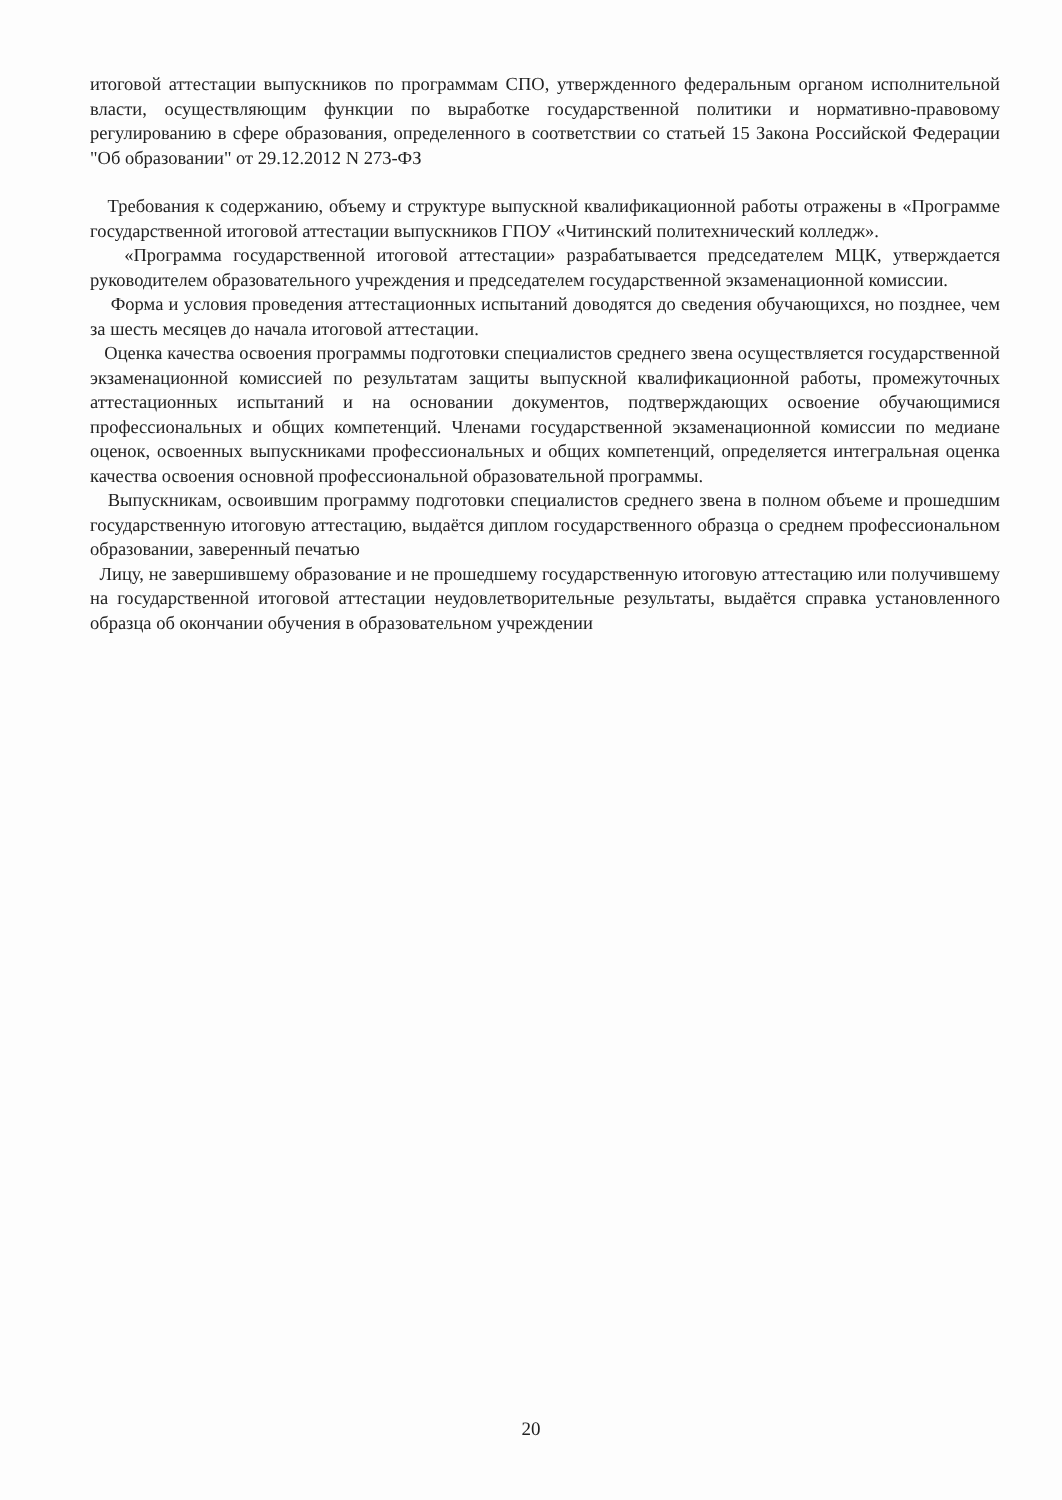итоговой аттестации выпускников по программам СПО, утвержденного федеральным органом исполнительной власти, осуществляющим функции по выработке государственной политики и нормативно-правовому регулированию в сфере образования, определенного в соответствии со статьей 15 Закона Российской Федерации "Об образовании" от 29.12.2012 N 273-ФЗ
Требования к содержанию, объему и структуре выпускной квалификационной работы отражены в «Программе государственной итоговой аттестации выпускников ГПОУ «Читинский политехнический колледж».
«Программа государственной итоговой аттестации» разрабатывается председателем МЦК, утверждается руководителем образовательного учреждения и председателем государственной экзаменационной комиссии.
Форма и условия проведения аттестационных испытаний доводятся до сведения обучающихся, но позднее, чем за шесть месяцев до начала итоговой аттестации.
Оценка качества освоения программы подготовки специалистов среднего звена осуществляется государственной экзаменационной комиссией по результатам защиты выпускной квалификационной работы, промежуточных аттестационных испытаний и на основании документов, подтверждающих освоение обучающимися профессиональных и общих компетенций. Членами государственной экзаменационной комиссии по медиане оценок, освоенных выпускниками профессиональных и общих компетенций, определяется интегральная оценка качества освоения основной профессиональной образовательной программы.
Выпускникам, освоившим программу подготовки специалистов среднего звена в полном объеме и прошедшим государственную итоговую аттестацию, выдаётся диплом государственного образца о среднем профессиональном образовании, заверенный печатью
Лицу, не завершившему образование и не прошедшему государственную итоговую аттестацию или получившему на государственной итоговой аттестации неудовлетворительные результаты, выдаётся справка установленного образца об окончании обучения в образовательном учреждении
20